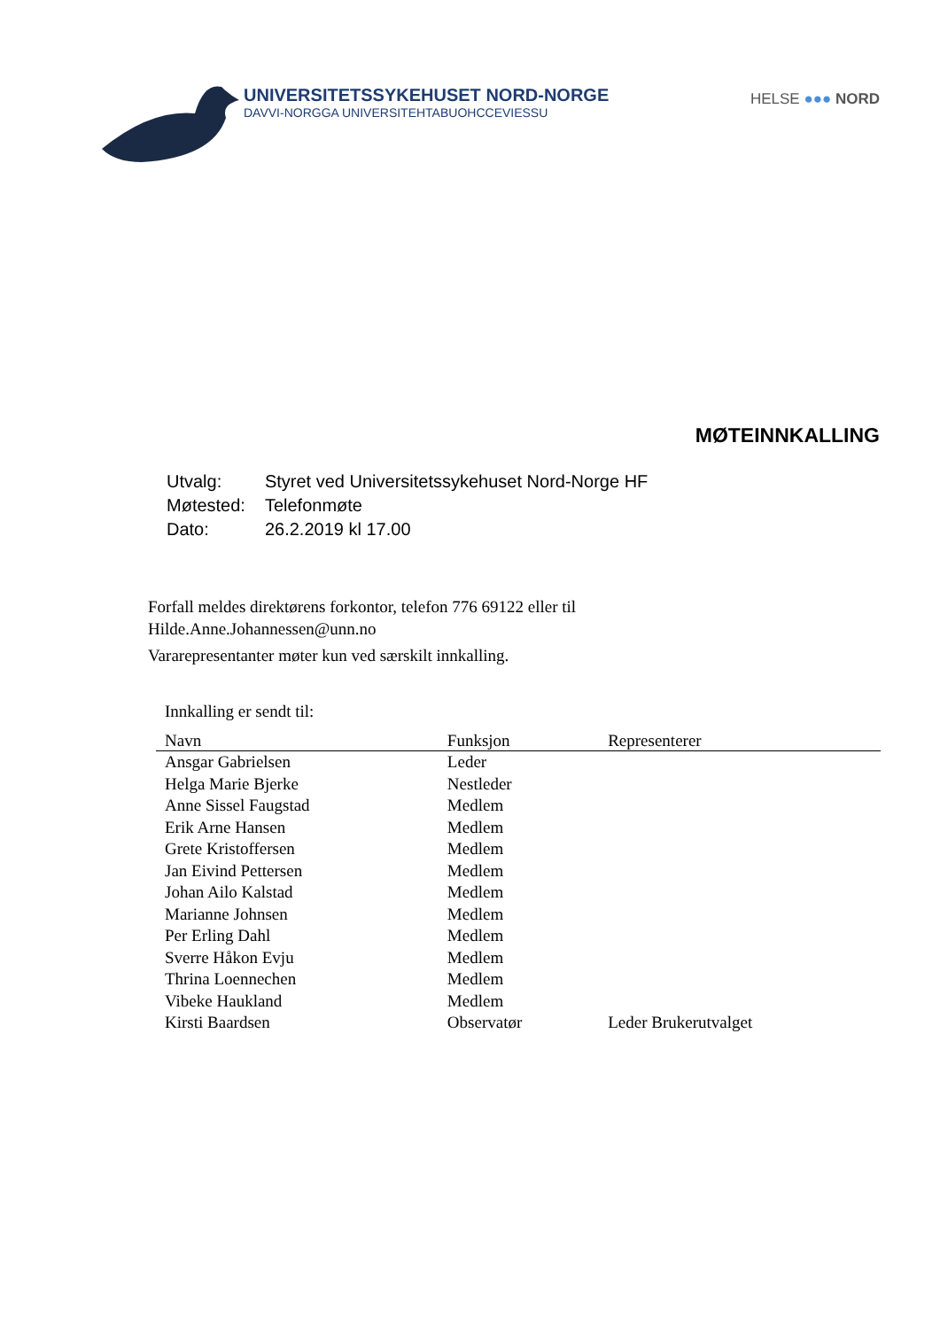UNIVERSITETSSYKEHUSET NORD-NORGE
DAVVI-NORGGA UNIVERSITEHTABUOHCCEVIESSU
HELSE ●●● NORD
MØTEINNKALLING
| Utvalg: | Styret ved Universitetssykehuset Nord-Norge HF |
| Møtested: | Telefonmøte |
| Dato: | 26.2.2019 kl 17.00 |
Forfall meldes direktørens forkontor, telefon 776 69122 eller til
Hilde.Anne.Johannessen@unn.no
Vararepresentanter møter kun ved særskilt innkalling.
Innkalling er sendt til:
| Navn | Funksjon | Representerer |
| --- | --- | --- |
| Ansgar Gabrielsen | Leder | |
| Helga Marie Bjerke | Nestleder | |
| Anne Sissel Faugstad | Medlem | |
| Erik Arne Hansen | Medlem | |
| Grete Kristoffersen | Medlem | |
| Jan Eivind Pettersen | Medlem | |
| Johan Ailo Kalstad | Medlem | |
| Marianne Johnsen | Medlem | |
| Per Erling Dahl | Medlem | |
| Sverre Håkon Evju | Medlem | |
| Thrina Loennechen | Medlem | |
| Vibeke Haukland | Medlem | |
| Kirsti Baardsen | Observatør | Leder Brukerutvalget |